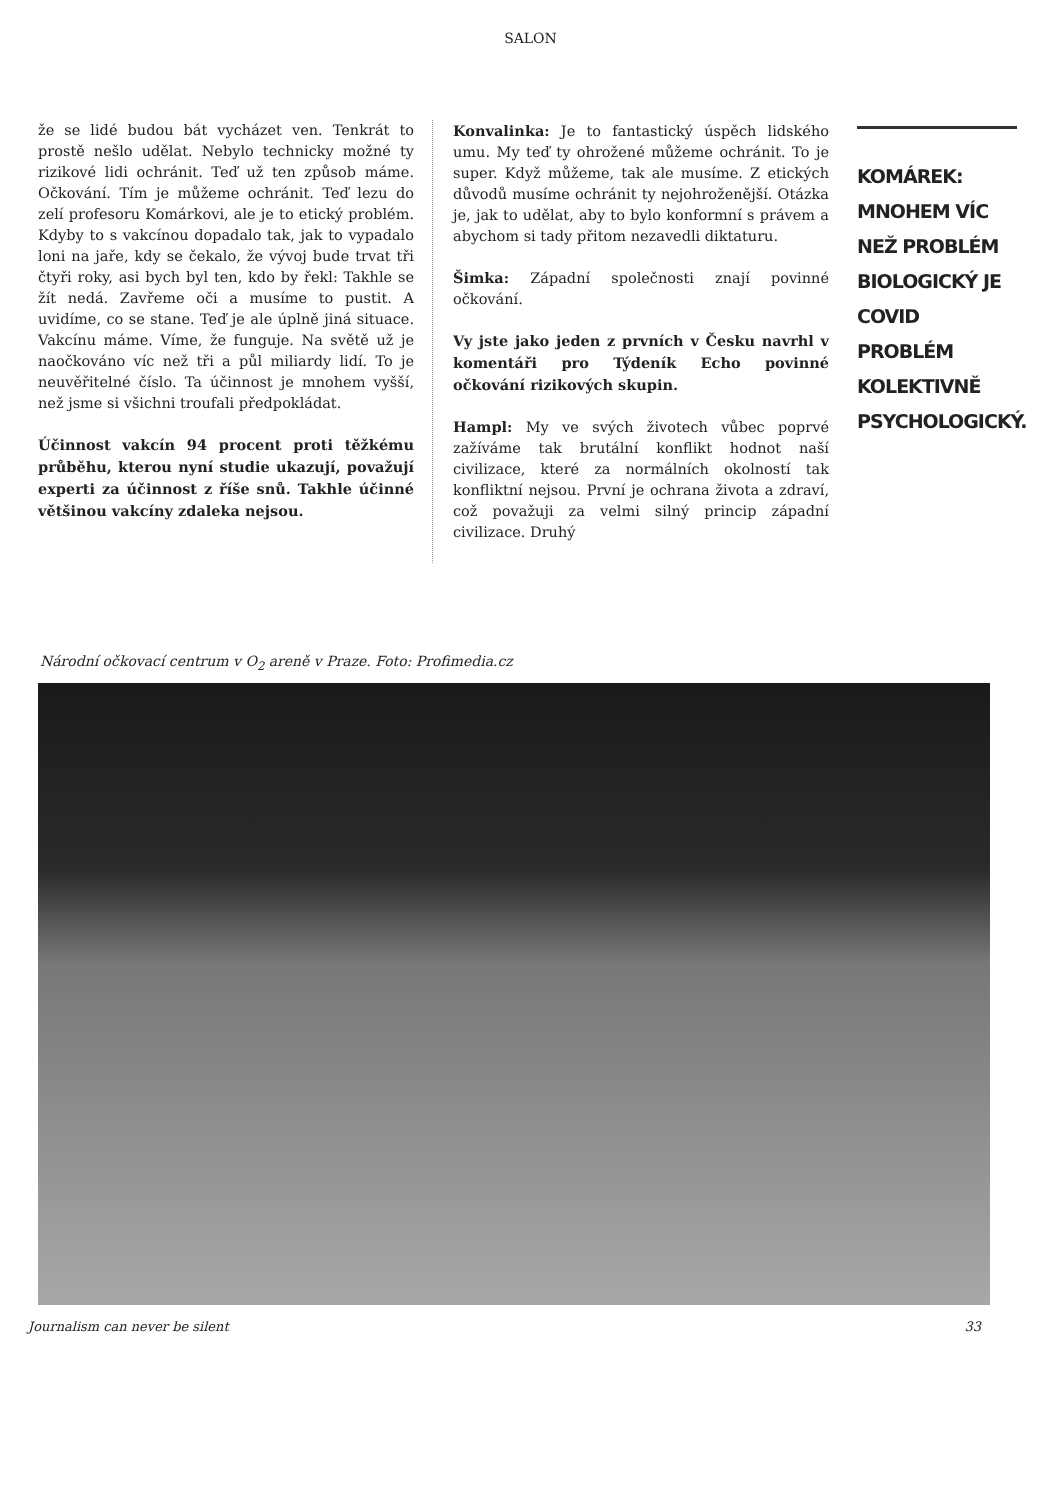SALON
že se lidé budou bát vycházet ven. Tenkrát to prostě nešlo udělat. Nebylo technicky možné ty rizikové lidi ochránit. Teď už ten způsob máme. Očkování. Tím je můžeme ochránit. Teď lezu do zelí profesoru Komárkovi, ale je to etický problém. Kdyby to s vakcínou dopadalo tak, jak to vypadalo loni na jaře, kdy se čekalo, že vývoj bude trvat tři čtyři roky, asi bych byl ten, kdo by řekl: Takhle se žít nedá. Zavřeme oči a musíme to pustit. A uvidíme, co se stane. Teď je ale úplně jiná situace. Vakcínu máme. Víme, že funguje. Na světě už je naočkováno víc než tři a půl miliardy lidí. To je neuvěřitelné číslo. Ta účinnost je mnohem vyšší, než jsme si všichni troufali předpokládat.
Účinnost vakcín 94 procent proti těžkému průběhu, kterou nyní studie ukazují, považují experti za účinnost z říše snů. Takhle účinné většinou vakcíny zdaleka nejsou.
Konvalinka: Je to fantastický úspěch lidského umu. My teď ty ohrožené můžeme ochránit. To je super. Když můžeme, tak ale musíme. Z etických důvodů musíme ochránit ty nejohroženější. Otázka je, jak to udělat, aby to bylo konformní s právem a abychom si tady přitom nezavedli diktaturu.
Šimka: Západní společnosti znají povinné očkování.
Vy jste jako jeden z prvních v Česku navrhl v komentáři pro Týdeník Echo povinné očkování rizikových skupin.
Hampl: My ve svých životech vůbec poprvé zažíváme tak brutální konflikt hodnot naší civilizace, které za normálních okolností tak konfliktní nejsou. První je ochrana života a zdraví, což považuji za velmi silný princip západní civilizace. Druhý
KOMÁREK: MNOHEM VÍC NEŽ PROBLÉM BIOLOGICKÝ JE COVID PROBLÉM KOLEKTIVNĚ PSYCHOLOGICKÝ.
Národní očkovací centrum v O<sub>2</sub> areně v Praze. Foto: Profimedia.cz
Journalism can never be silent 33